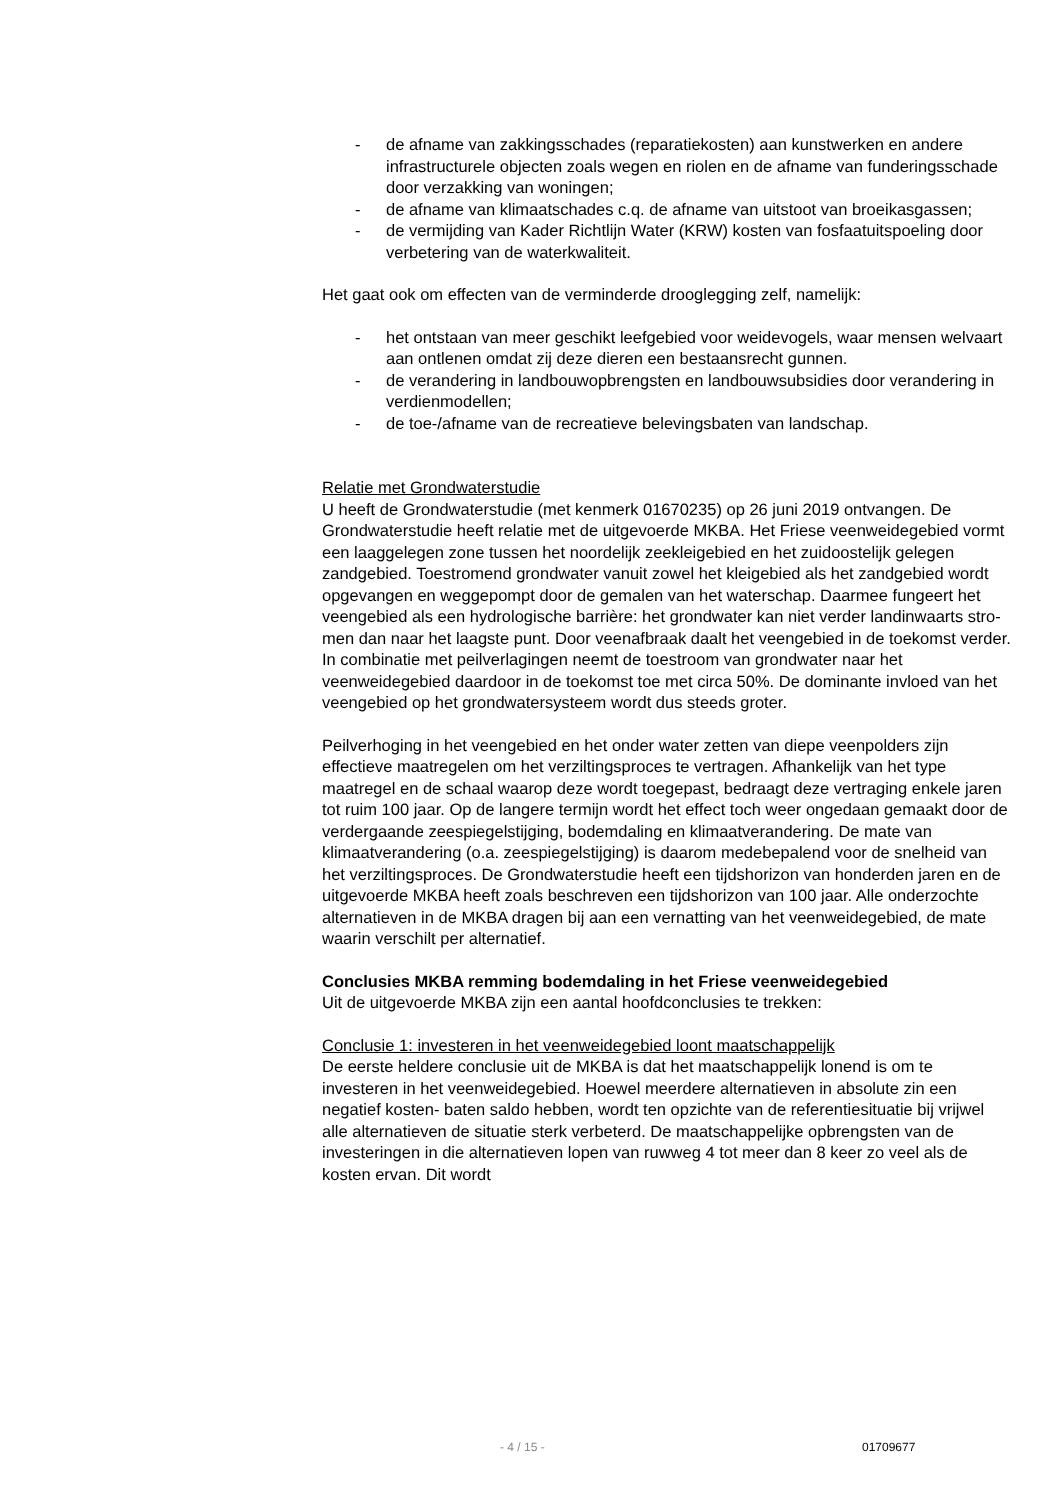- de afname van zakkingsschades (reparatiekosten) aan kunstwerken en andere infrastructurele objecten zoals wegen en riolen en de afname van funderingsschade door verzakking van woningen;
- de afname van klimaatschades c.q. de afname van uitstoot van broei­kasgassen;
- de vermijding van Kader Richtlijn Water (KRW) kosten van fosfaatuit­spoeling door verbetering van de waterkwaliteit.
Het gaat ook om effecten van de verminderde drooglegging zelf, namelijk:
- het ontstaan van meer geschikt leefgebied voor weidevogels, waar men­sen welvaart aan ontlenen omdat zij deze dieren een bestaansrecht gunnen.
- de verandering in landbouwopbrengsten en landbouwsubsidies door verandering in verdienmodellen;
- de toe-/afname van de recreatieve belevingsbaten van landschap.
Relatie met Grondwaterstudie
U heeft de Grondwaterstudie (met kenmerk 01670235) op 26 juni 2019 ontvan­gen. De Grondwaterstudie heeft relatie met de uitgevoerde MKBA. Het Friese veenweidegebied vormt een laaggelegen zone tussen het noordelijk zeekleige­bied en het zuidoostelijk gelegen zandgebied. Toestromend grondwater vanuit zowel het kleigebied als het zandgebied wordt opgevangen en weggepompt door de gemalen van het waterschap. Daarmee fungeert het veengebied als een hydrologische barrière: het grondwater kan niet verder landinwaarts stro­men dan naar het laagste punt. Door veenafbraak daalt het veengebied in de toekomst verder. In combinatie met peilverlagingen neemt de toestroom van grondwater naar het veenweidegebied daardoor in de toekomst toe met circa 50%. De dominante invloed van het veengebied op het grondwatersysteem wordt dus steeds groter.
Peilverhoging in het veengebied en het onder water zetten van diepe veenpol­ders zijn effectieve maatregelen om het verziltingsproces te vertragen. Afhanke­lijk van het type maatregel en de schaal waarop deze wordt toegepast, be­draagt deze vertraging enkele jaren tot ruim 100 jaar. Op de langere termijn wordt het effect toch weer ongedaan gemaakt door de verdergaande zeespie­gelstijging, bodemdaling en klimaatverandering. De mate van klimaatverandering (o.a. zeespiegelstijging) is daarom medebepalend voor de snelheid van het verziltingsproces. De Grondwaterstudie heeft een tijdshorizon van honderden jaren en de uitgevoerde MKBA heeft zoals beschreven een tijdshorizon van 100 jaar. Alle onderzochte alternatieven in de MKBA dragen bij aan een vernatting van het veenweidegebied, de mate waarin verschilt per al­ternatief.
Conclusies MKBA remming bodemdaling in het Friese veenweidegebied
Uit de uitgevoerde MKBA zijn een aantal hoofdconclusies te trekken:
Conclusie 1: investeren in het veenweidegebied loont maatschappelijk
De eerste heldere conclusie uit de MKBA is dat het maatschappelijk lonend is om te investeren in het veenweidegebied. Hoewel meerdere alternatieven in ab­solute zin een negatief kosten- baten saldo hebben, wordt ten opzichte van de referentiesituatie bij vrijwel alle alternatieven de situatie sterk verbeterd. De maatschappelijke opbrengsten van de investeringen in die alternatieven lopen van ruwweg 4 tot meer dan 8 keer zo veel als de kosten ervan. Dit wordt
- 4 / 15 - 01709677